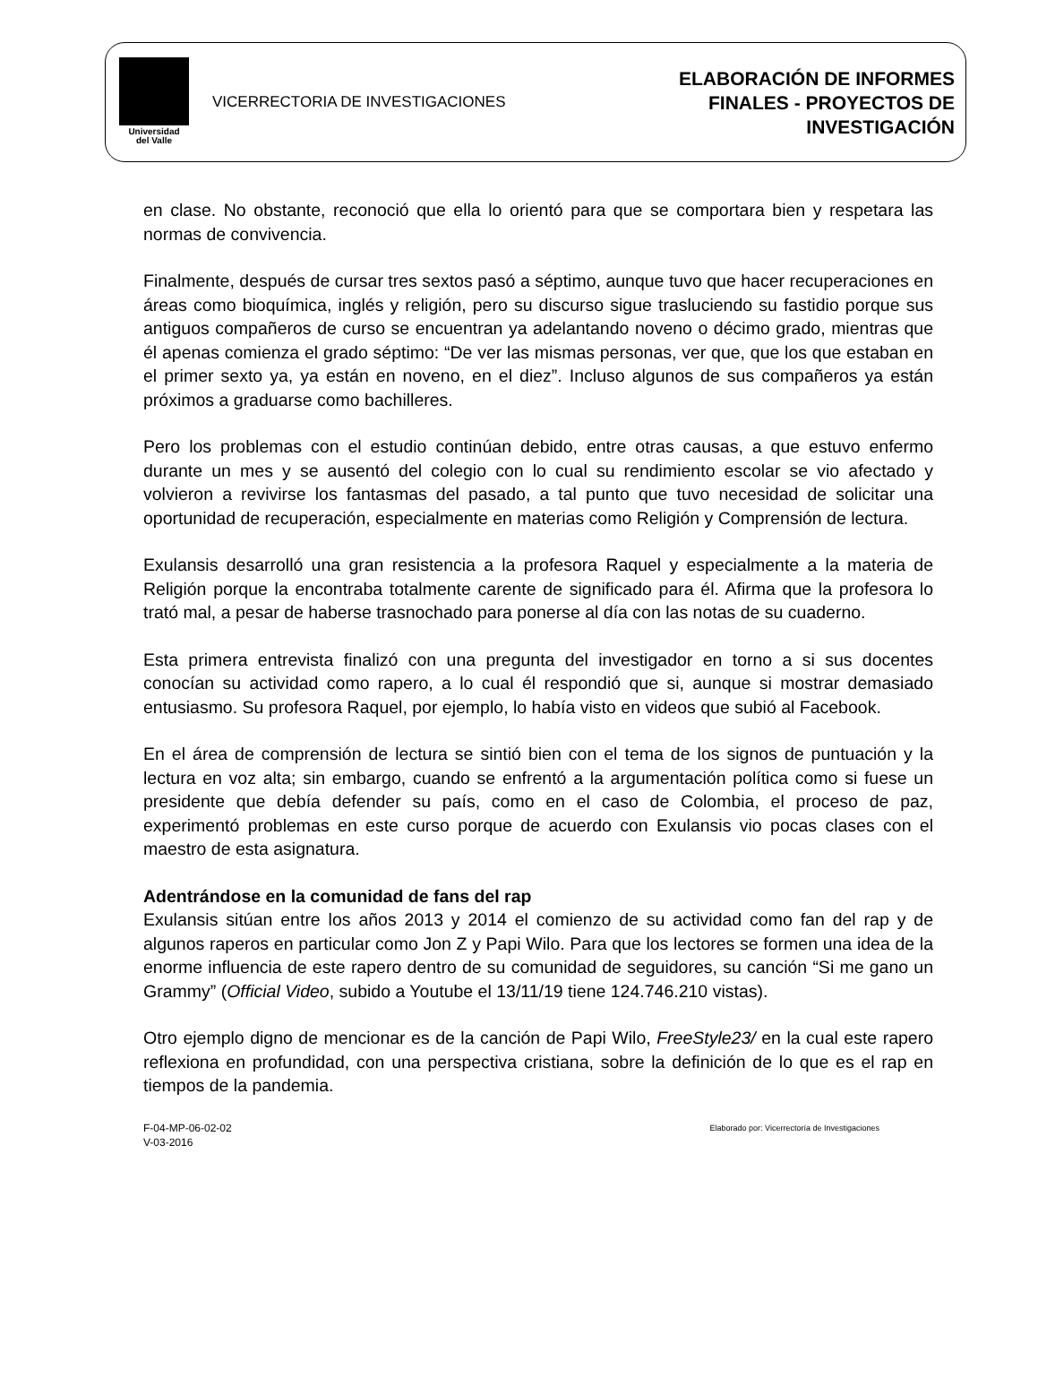Universidad
del Valle
VICERRECTORIA DE INVESTIGACIONES
ELABORACIÓN DE INFORMES
FINALES - PROYECTOS DE
INVESTIGACIÓN
en clase. No obstante, reconoció que ella lo orientó para que se comportara bien y respetara las normas de convivencia.
Finalmente, después de cursar tres sextos pasó a séptimo, aunque tuvo que hacer recuperaciones en áreas como bioquímica, inglés y religión, pero su discurso sigue trasluciendo su fastidio porque sus antiguos compañeros de curso se encuentran ya adelantando noveno o décimo grado, mientras que él apenas comienza el grado séptimo: “De ver las mismas personas, ver que, que los que estaban en el primer sexto ya, ya están en noveno, en el diez”. Incluso algunos de sus compañeros ya están próximos a graduarse como bachilleres.
Pero los problemas con el estudio continúan debido, entre otras causas, a que estuvo enfermo durante un mes y se ausentó del colegio con lo cual su rendimiento escolar se vio afectado y volvieron a revivirse los fantasmas del pasado, a tal punto que tuvo necesidad de solicitar una oportunidad de recuperación, especialmente en materias como Religión y Comprensión de lectura.
Exulansis desarrolló una gran resistencia a la profesora Raquel y especialmente a la materia de Religión porque la encontraba totalmente carente de significado para él. Afirma que la profesora lo trató mal, a pesar de haberse trasnochado para ponerse al día con las notas de su cuaderno.
Esta primera entrevista finalizó con una pregunta del investigador en torno a si sus docentes conocían su actividad como rapero, a lo cual él respondió que si, aunque si mostrar demasiado entusiasmo. Su profesora Raquel, por ejemplo, lo había visto en videos que subió al Facebook.
En el área de comprensión de lectura se sintió bien con el tema de los signos de puntuación y la lectura en voz alta; sin embargo, cuando se enfrentó a la argumentación política como si fuese un presidente que debía defender su país, como en el caso de Colombia, el proceso de paz, experimentó problemas en este curso porque de acuerdo con Exulansis vio pocas clases con el maestro de esta asignatura.
Adentrándose en la comunidad de fans del rap
Exulansis sitúan entre los años 2013 y 2014 el comienzo de su actividad como fan del rap y de algunos raperos en particular como Jon Z y Papi Wilo. Para que los lectores se formen una idea de la enorme influencia de este rapero dentro de su comunidad de seguidores, su canción “Si me gano un Grammy” (Official Video, subido a Youtube el 13/11/19 tiene 124.746.210 vistas).
Otro ejemplo digno de mencionar es de la canción de Papi Wilo, FreeStyle23/ en la cual este rapero reflexiona en profundidad, con una perspectiva cristiana, sobre la definición de lo que es el rap en tiempos de la pandemia.
F-04-MP-06-02-02
V-03-2016
Elaborado por: Vicerrectoría de Investigaciones